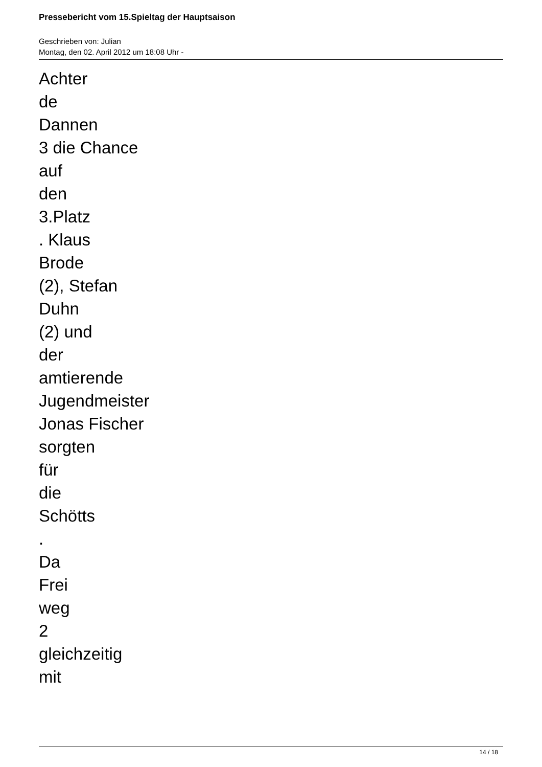Pressebericht vom 15.Spieltag der Hauptsaison
Geschrieben von: Julian
Montag, den 02. April 2012 um 18:08 Uhr -
Achter
de
Dannen
3 die Chance
auf
den
3.Platz
. Klaus
Brode
(2), Stefan
Duhn
(2) und
der
amtierende
Jugendmeister
Jonas Fischer
sorgten
für
die
Schötts
.
Da
Frei
weg
2
gleichzeitig
mit
14 / 18